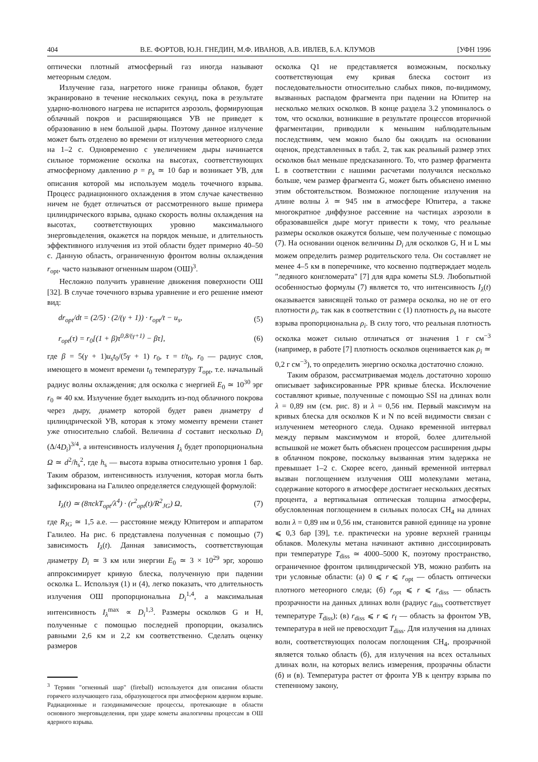404 В.Е. ФОРТОВ, Ю.Н. ГНЕДИН, М.Ф. ИВАНОВ, А.В. ИВЛЕВ, Б.А. КЛУМОВ [УФН 1996
оптически плотный атмосферный газ иногда называют метеорным следом.
Излучение газа, нагретого ниже границы облаков, будет экранировано в течение нескольких секунд, пока в результате ударно-волнового нагрева не испарится аэрозоль, формирующая облачный покров и расширяющаяся УВ не приведет к образованию в нем большой дыры. Поэтому данное излучение может быть отделено во времени от излучения метеорного следа на 1–2 с. Одновременно с увеличением дыры начинается сильное торможение осколка на высотах, соответствующих атмосферному давлению p = p<sub>s</sub> ≃ 10 бар и возникает УВ, для описания которой мы используем модель точечного взрыва. Процесс радиационного охлаждения в этом случае качественно ничем не будет отличаться от рассмотренного выше примера цилиндрического взрыва, однако скорость волны охлаждения на высотах, соответствующих уровню максимального энерговыделения, окажется на порядок меньше, и длительность эффективного излучения из этой области будет примерно 40–50 с. Данную область, ограниченную фронтом волны охлаждения r<sub>opt</sub>, часто называют огненным шаром (ОШ)<sup>3</sup>.
Несложно получить уравнение движения поверхности ОШ [32]. В случае точечного взрыва уравнение и его решение имеют вид:
dr<sub>opt</sub>/dt = (2/5) · (2/(γ + 1)) · r<sub>opt</sub>/t − u<sub>s</sub>, (5)
r<sub>opt</sub>(τ) = r<sub>0</sub>[(1 + β)τ<sup>0,8/(γ+1)</sup> − βτ], (6)
где β = 5(γ + 1)u<sub>s</sub>t<sub>0</sub>/(5γ + 1) r<sub>0</sub>, τ = t/t<sub>0</sub>, r<sub>0</sub> — радиус слоя, имеющего в момент времени t<sub>0</sub> температуру T<sub>opt</sub>, т.е. начальный радиус волны охлаждения; для осколка с энергией E<sub>0</sub> ≃ 10<sup>30</sup> эрг r<sub>0</sub> ≃ 40 км. Излучение будет выходить из-под облачного покрова через дыру, диаметр которой будет равен диаметру d цилиндрической УВ, которая к этому моменту времени станет уже относительно слабой. Величина d составит несколько D<sub>i</sub> (Δ/4D<sub>i</sub>)<sup>3/4</sup>, а интенсивность излучения I<sub>λ</sub> будет пропорциональна Ω ≃ d<sup>2</sup>/h<sub>s</sub><sup>2</sup>, где h<sub>s</sub> — высота взрыва относительно уровня 1 бар. Таким образом, интенсивность излучения, которая могла быть зафиксирована на Галилео определяется следующей формулой:
I<sub>λ</sub>(t) ≃ (8πckT<sub>opt</sub>/λ<sup>4</sup>) · (r<sup>2</sup><sub>opt</sub>(t)/R<sup>2</sup><sub>JG</sub>) Ω, (7)
где R<sub>JG</sub> ≃ 1,5 а.е. — расстояние между Юпитером и аппаратом Галилео. На рис. 6 представлена полученная с помощью (7) зависимость I<sub>λ</sub>(t). Данная зависимость, соответствующая диаметру D<sub>i</sub> ≃ 3 км или энергии E<sub>0</sub> ≃ 3 × 10<sup>29</sup> эрг, хорошо аппроксимирует кривую блеска, полученную при падении осколка L. Используя (1) и (4), легко показать, что длительность излучения ОШ пропорциональна D<sub>i</sub><sup>1,4</sup>, а максимальная интенсивность I<sub>λ</sub><sup>max</sup> ∝ D<sub>i</sub><sup>1,3</sup>. Размеры осколков G и H, полученные с помощью последней пропорции, оказались равными 2,6 км и 2,2 км соответственно. Сделать оценку размеров
<sup>3</sup> Термин "огненный шар" (fireball) используется для описания области горячего излучающего газа, образующегося при атмосферном ядерном взрыве. Радиационные и газодинамические процессы, протекающие в области основного энерговыделения, при ударе кометы аналогичны процессам в ОШ ядерного взрыва.
осколка Q1 не представляется возможным, поскольку соответствующая ему кривая блеска состоит из последовательности относительно слабых пиков, по-видимому, вызванных распадом фрагмента при падении на Юпитер на несколько мелких осколков. В конце раздела 3.2 упоминалось о том, что осколки, возникшие в результате процессов вторичной фрагментации, приводили к меньшим наблюдательным последствиям, чем можно было бы ожидать на основании оценок, представленных в табл. 2, так как реальный размер этих осколков был меньше предсказанного. То, что размер фрагмента L в соответствии с нашими расчетами получился несколько больше, чем размер фрагмента G, может быть объяснено именно этим обстоятельством. Возможное поглощение излучения на длине волны λ ≃ 945 нм в атмосфере Юпитера, а также многократное диффузное рассеяние на частицах аэрозоли в образовавшейся дыре могут привести к тому, что реальные размеры осколков окажутся больше, чем полученные с помощью (7). На основании оценок величины D<sub>i</sub> для осколков G, H и L мы можем определить размер родительского тела. Он составляет не менее 4–5 км в поперечнике, что косвенно подтверждает модель "ледяного конгломерата" [7] для ядра кометы SL9. Любопытной особенностью формулы (7) является то, что интенсивность I<sub>λ</sub>(t) оказывается зависящей только от размера осколка, но не от его плотности ρ<sub>i</sub>, так как в соответствии с (1) плотность ρ<sub>s</sub> на высоте взрыва пропорциональна ρ<sub>i</sub>. В силу того, что реальная плотность осколка может сильно отличаться от значения 1 г см<sup>−3</sup> (например, в работе [7] плотность осколков оценивается как ρ<sub>i</sub> ≃ 0,2 г см<sup>−3</sup>), то определить энергию осколка достаточно сложно.
Таким образом, рассматриваемая модель достаточно хорошо описывает зафиксированные PPR кривые блеска. Исключение составляют кривые, полученные с помощью SSI на длинах волн λ = 0,89 нм (см. рис. 8) и λ = 0,56 нм. Первый максимум на кривых блеска для осколков K и N по всей видимости связан с излучением метеорного следа. Однако временной интервал между первым максимумом и второй, более длительной вспышкой не может быть объяснен процессом расширения дыры в облачном покрове, поскольку вызванная этим задержка не превышает 1–2 с. Скорее всего, данный временной интервал вызван поглощением излучения ОШ молекулами метана, содержание которого в атмосфере достигает нескольких десятых процента, а вертикальная оптическая толщина атмосферы, обусловленная поглощением в сильных полосах CH<sub>4</sub> на длинах волн λ = 0,89 нм и 0,56 нм, становится равной единице на уровне ⩽ 0,3 бар [39], т.е. практически на уровне верхней границы облаков. Молекулы метана начинают активно диссоциировать при температуре T<sub>diss</sub> ≃ 4000–5000 K, поэтому пространство, ограниченное фронтом цилиндрической УВ, можно разбить на три условные области: (а) 0 ⩽ r ⩽ r<sub>opt</sub> — область оптически плотного метеорного следа; (б) r<sub>opt</sub> ⩽ r ⩽ r<sub>diss</sub> — область прозрачности на данных длинах волн (радиус r<sub>diss</sub> соответствует температуре T<sub>diss</sub>); (в) r<sub>diss</sub> ⩽ r ⩽ r<sub>f</sub> — область за фронтом УВ, температура в ней не превосходит T<sub>diss</sub>. Для излучения на длинах волн, соответствующих полосам поглощения CH<sub>4</sub>, прозрачной является только область (б), для излучения на всех остальных длинах волн, на которых велись измерения, прозрачны области (б) и (в). Температура растет от фронта УВ к центру взрыва по степенному закону,